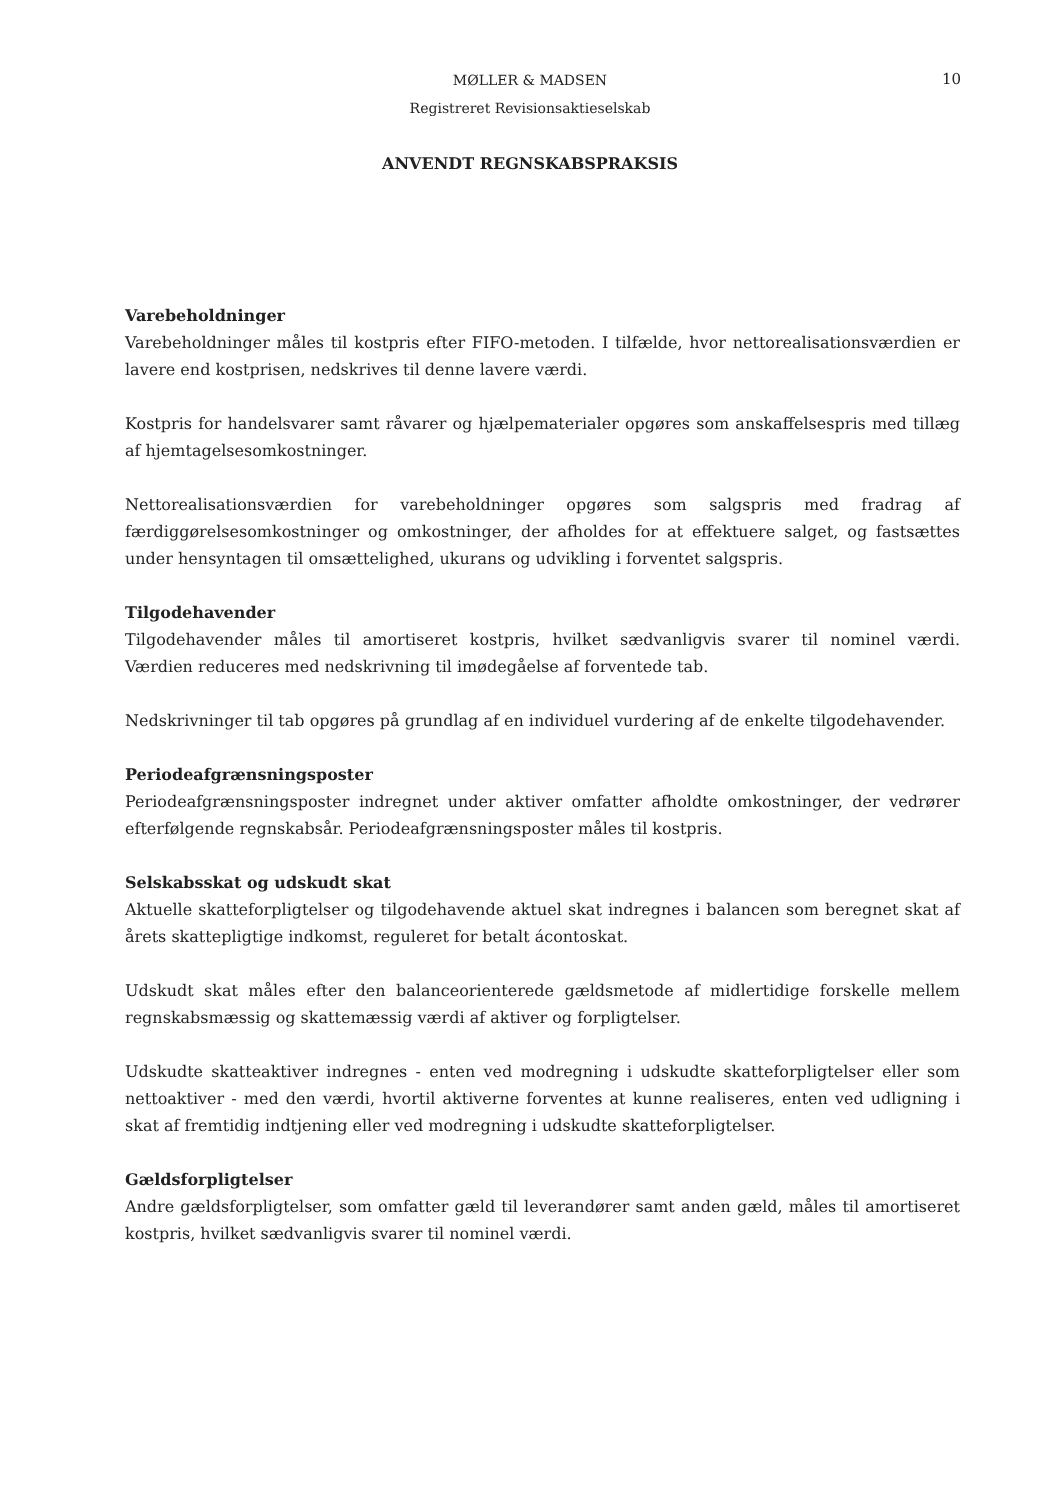MØLLER & MADSEN
Registreret Revisionsaktieselskab
10
ANVENDT REGNSKABSPRAKSIS
Varebeholdninger
Varebeholdninger måles til kostpris efter FIFO-metoden. I tilfælde, hvor nettorealisationsværdien er lavere end kostprisen, nedskrives til denne lavere værdi.
Kostpris for handelsvarer samt råvarer og hjælpematerialer opgøres som anskaffelsespris med tillæg af hjemtagelsesomkostninger.
Nettorealisationsværdien for varebeholdninger opgøres som salgspris med fradrag af færdiggørelsesomkostninger og omkostninger, der afholdes for at effektuere salget, og fastsættes under hensyntagen til omsættelighed, ukurans og udvikling i forventet salgspris.
Tilgodehavender
Tilgodehavender måles til amortiseret kostpris, hvilket sædvanligvis svarer til nominel værdi. Værdien reduceres med nedskrivning til imødegåelse af forventede tab.
Nedskrivninger til tab opgøres på grundlag af en individuel vurdering af de enkelte tilgodehavender.
Periodeafgrænsningsposter
Periodeafgrænsningsposter indregnet under aktiver omfatter afholdte omkostninger, der vedrører efterfølgende regnskabsår. Periodeafgrænsningsposter måles til kostpris.
Selskabsskat og udskudt skat
Aktuelle skatteforpligtelser og tilgodehavende aktuel skat indregnes i balancen som beregnet skat af årets skattepligtige indkomst, reguleret for betalt ácontoskat.
Udskudt skat måles efter den balanceorienterede gældsmetode af midlertidige forskelle mellem regnskabsmæssig og skattemæssig værdi af aktiver og forpligtelser.
Udskudte skatteaktiver indregnes - enten ved modregning i udskudte skatteforpligtelser eller som nettoaktiver - med den værdi, hvortil aktiverne forventes at kunne realiseres, enten ved udligning i skat af fremtidig indtjening eller ved modregning i udskudte skatteforpligtelser.
Gældsforpligtelser
Andre gældsforpligtelser, som omfatter gæld til leverandører samt anden gæld, måles til amortiseret kostpris, hvilket sædvanligvis svarer til nominel værdi.